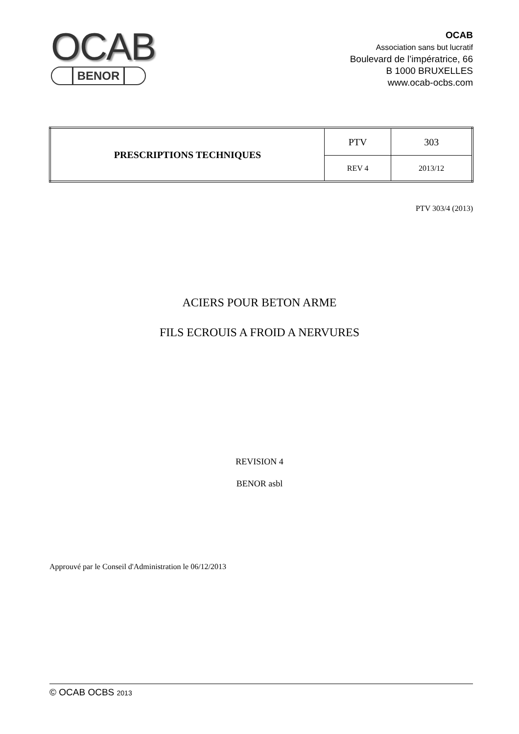OCAB
BENOR
OCAB
Association sans but lucratif
Boulevard de l’impératrice, 66
B 1000 BRUXELLES
www.ocab-ocbs.com
| PRESCRIPTIONS TECHNIQUES | PTV | 303 |
| | REV 4 | 2013/12 |
PTV 303/4 (2013)
ACIERS POUR BETON ARME
FILS ECROUIS A FROID A NERVURES
REVISION 4
BENOR asbl
Approuvé par le Conseil d'Administration le 06/12/2013
© OCAB OCBS 2013